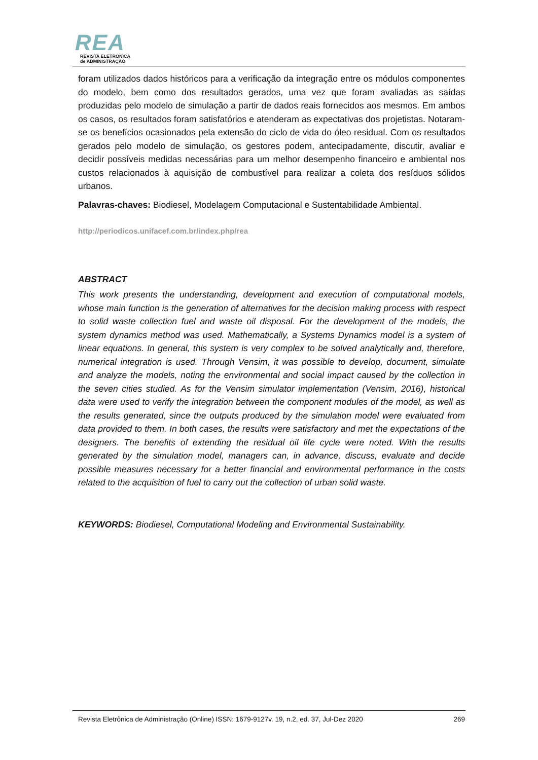REA
REVISTA ELETRÔNICA
de ADMINISTRAÇÃO
foram utilizados dados históricos para a verificação da integração entre os módulos componentes do modelo, bem como dos resultados gerados, uma vez que foram avaliadas as saídas produzidas pelo modelo de simulação a partir de dados reais fornecidos aos mesmos. Em ambos os casos, os resultados foram satisfatórios e atenderam as expectativas dos projetistas. Notaram-se os benefícios ocasionados pela extensão do ciclo de vida do óleo residual. Com os resultados gerados pelo modelo de simulação, os gestores podem, antecipadamente, discutir, avaliar e decidir possíveis medidas necessárias para um melhor desempenho financeiro e ambiental nos custos relacionados à aquisição de combustível para realizar a coleta dos resíduos sólidos urbanos.
Palavras-chaves: Biodiesel, Modelagem Computacional e Sustentabilidade Ambiental.
http://periodicos.unifacef.com.br/index.php/rea
ABSTRACT
This work presents the understanding, development and execution of computational models, whose main function is the generation of alternatives for the decision making process with respect to solid waste collection fuel and waste oil disposal. For the development of the models, the system dynamics method was used. Mathematically, a Systems Dynamics model is a system of linear equations. In general, this system is very complex to be solved analytically and, therefore, numerical integration is used. Through Vensim, it was possible to develop, document, simulate and analyze the models, noting the environmental and social impact caused by the collection in the seven cities studied. As for the Vensim simulator implementation (Vensim, 2016), historical data were used to verify the integration between the component modules of the model, as well as the results generated, since the outputs produced by the simulation model were evaluated from data provided to them. In both cases, the results were satisfactory and met the expectations of the designers. The benefits of extending the residual oil life cycle were noted. With the results generated by the simulation model, managers can, in advance, discuss, evaluate and decide possible measures necessary for a better financial and environmental performance in the costs related to the acquisition of fuel to carry out the collection of urban solid waste.
KEYWORDS: Biodiesel, Computational Modeling and Environmental Sustainability.
Revista Eletrônica de Administração (Online) ISSN: 1679-9127v. 19, n.2, ed. 37, Jul-Dez 2020 269